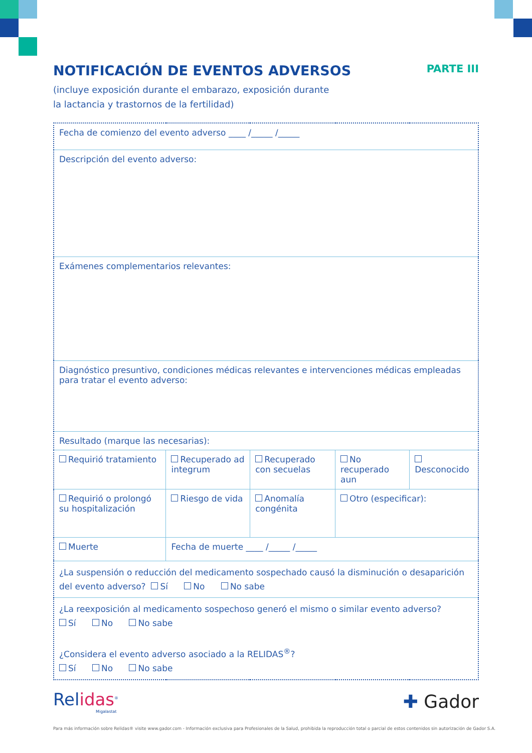NOTIFICACIÓN DE EVENTOS ADVERSOS PARTE III
(incluye exposición durante el embarazo, exposición durante
la lactancia y trastornos de la fertilidad)
| Fecha de comienzo del evento adverso ____ /_____ /_____ | | | | |
| Descripción del evento adverso: | | | | |
| Exámenes complementarios relevantes: | | | | |
| Diagnóstico presuntivo, condiciones médicas relevantes e intervenciones médicas empleadas para tratar el evento adverso: | | | | |
| Resultado (marque las necesarias): | | | | |
| Requirió tratamiento | Recuperado ad integrum | Recuperado con secuelas | No recuperado aun | Desconocido |
| Requirió o prolongó su hospitalización | Riesgo de vida | Anomalía congénita | Otro (especificar): | |
| Muerte | Fecha de muerte ____ /_____ /_____ | | | |
| ¿La suspensión o reducción del medicamento sospechado causó la disminución o desaparición del evento adverso? Sí No No sabe | | | | |
| ¿La reexposición al medicamento sospechoso generó el mismo o similar evento adverso? Sí No No sabe ¿Considera el evento adverso asociado a la RELIDAS<sup>®</sup>? Sí No No sabe | | | | |
Relidas<sup>®</sup>
Migalastat
✚ Gador
Para más información sobre Relidas® visite www.gador.com - Información exclusiva para Profesionales de la Salud, prohibida la reproducción total o parcial de estos contenidos sin autorización de Gador S.A.